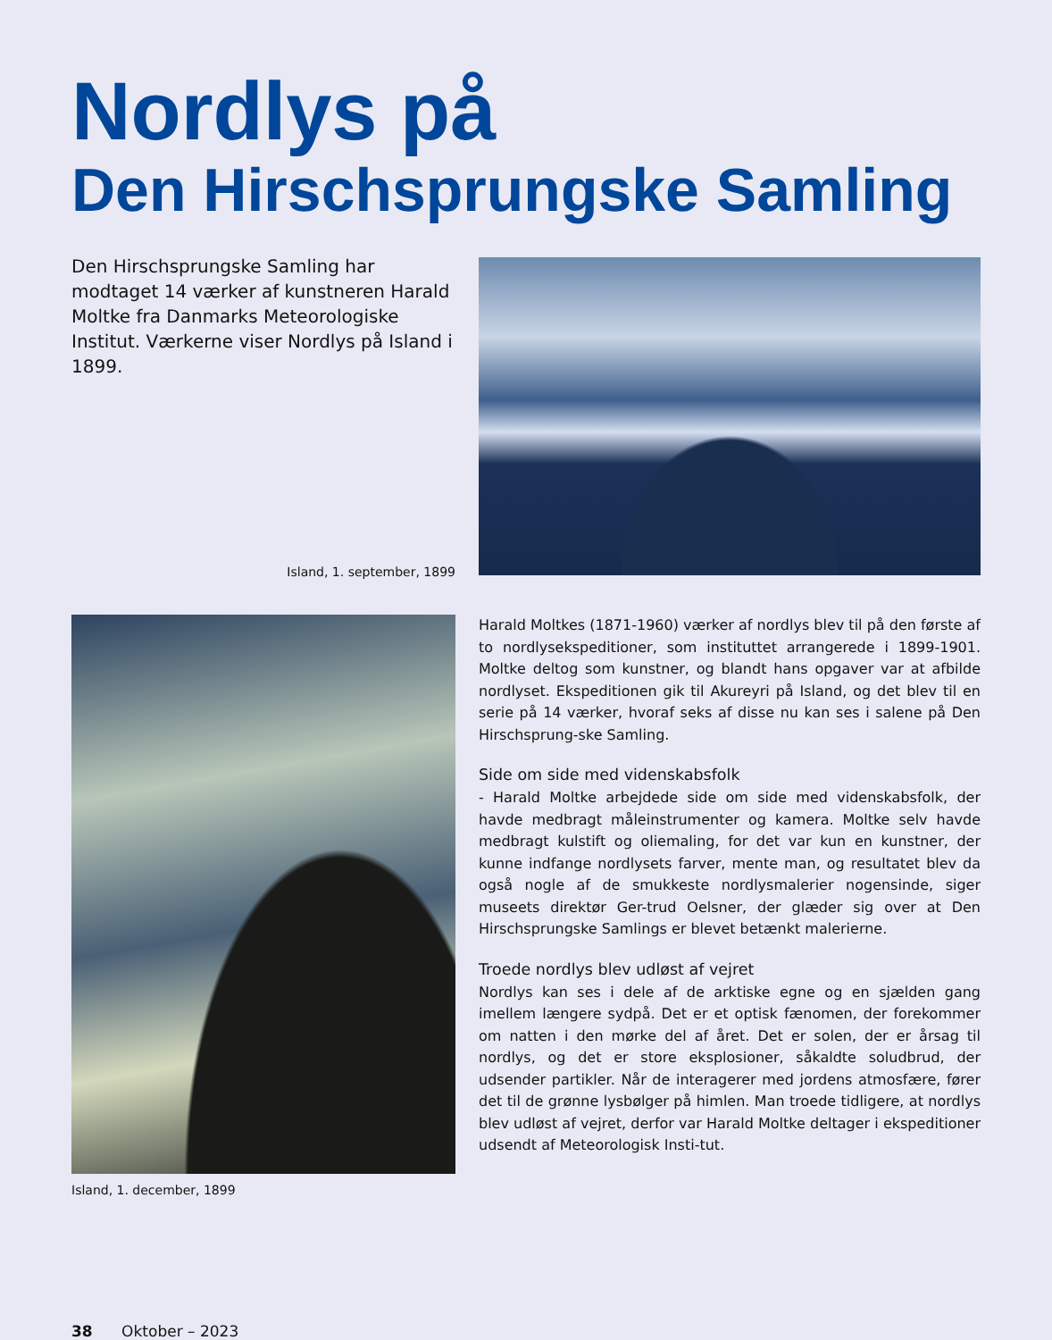Nordlys på
Den Hirschsprungske Samling
Den Hirschsprungske Samling har modtaget 14 værker af kunstneren Harald Moltke fra Danmarks Meteorologiske Institut. Værkerne viser Nordlys på Island i 1899.
Island, 1. september, 1899
Island, 1. december, 1899
Harald Moltkes (1871-1960) værker af nordlys blev til på den første af to nordlysekspeditioner, som instituttet arrangerede i 1899-1901. Moltke deltog som kunstner, og blandt hans opgaver var at afbilde nordlyset. Ekspeditionen gik til Akureyri på Island, og det blev til en serie på 14 værker, hvoraf seks af disse nu kan ses i salene på Den Hirschsprung-ske Samling.
Side om side med videnskabsfolk
- Harald Moltke arbejdede side om side med videnskabsfolk, der havde medbragt måleinstrumenter og kamera. Moltke selv havde medbragt kulstift og oliemaling, for det var kun en kunstner, der kunne indfange nordlysets farver, mente man, og resultatet blev da også nogle af de smukkeste nordlysmalerier nogensinde, siger museets direktør Ger-trud Oelsner, der glæder sig over at Den Hirschsprungske Samlings er blevet betænkt malerierne.
Troede nordlys blev udløst af vejret
Nordlys kan ses i dele af de arktiske egne og en sjælden gang imellem længere sydpå. Det er et optisk fænomen, der forekommer om natten i den mørke del af året. Det er solen, der er årsag til nordlys, og det er store eksplosioner, såkaldte soludbrud, der udsender partikler. Når de interagerer med jordens atmosfære, fører det til de grønne lysbølger på himlen. Man troede tidligere, at nordlys blev udløst af vejret, derfor var Harald Moltke deltager i ekspeditioner udsendt af Meteorologisk Insti-tut.
38 Oktober – 2023